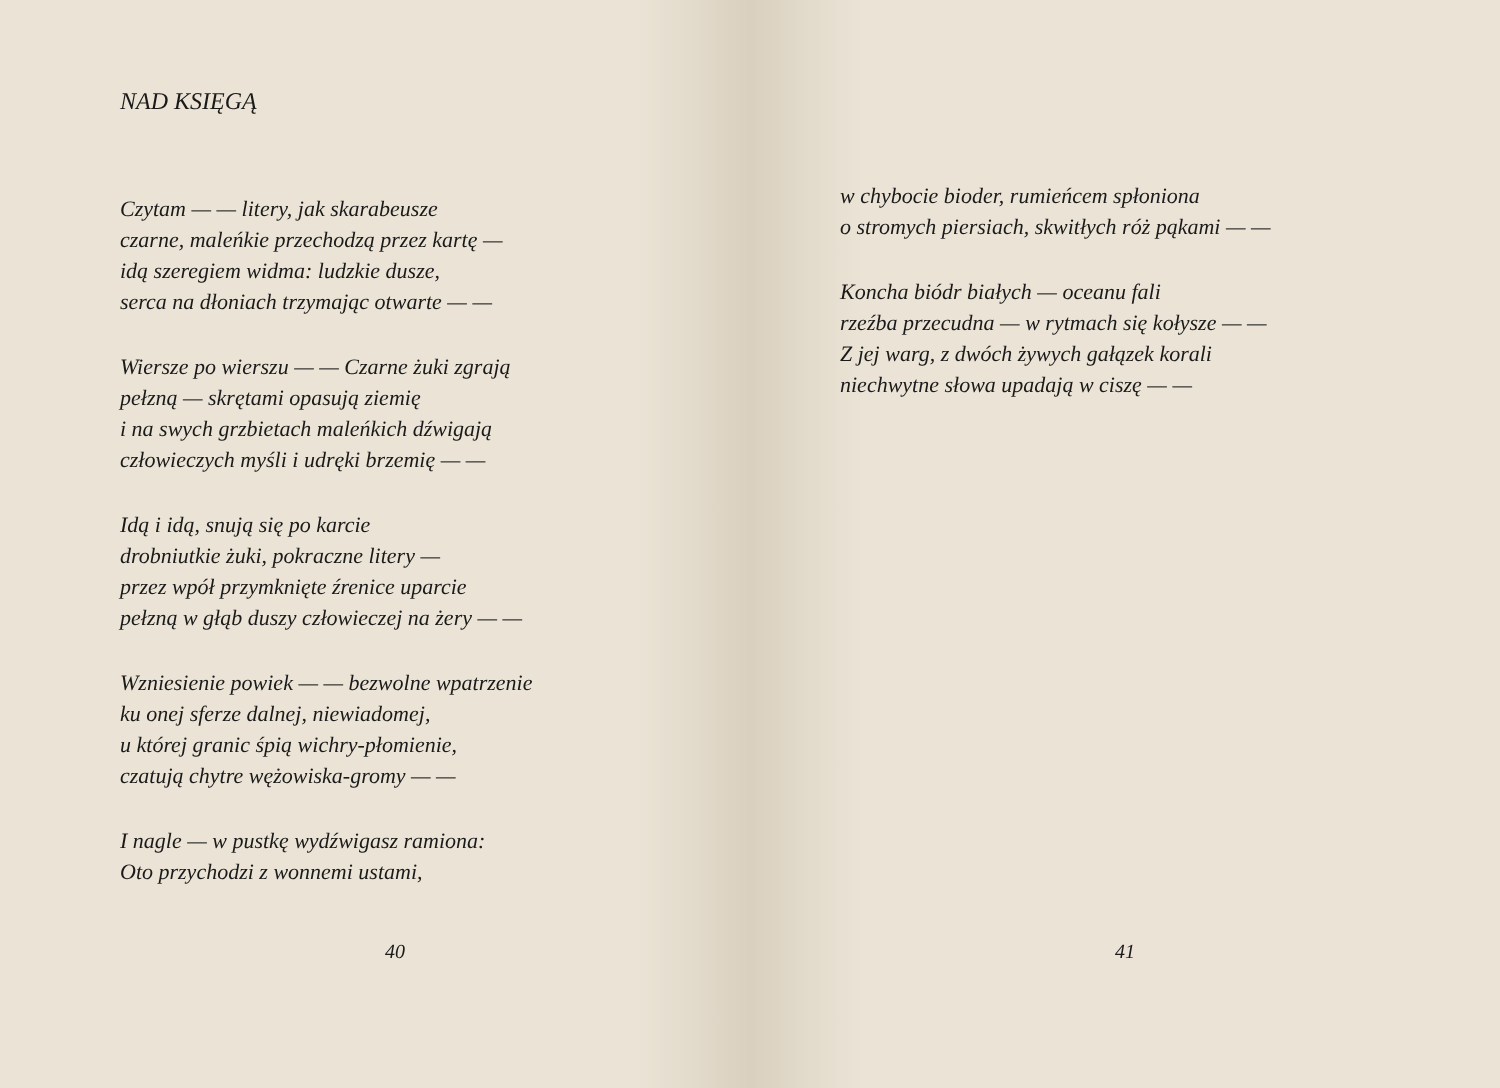NAD KSIĘGĄ
Czytam — — litery, jak skarabeusze
czarne, maleńkie przechodzą przez kartę —
idą szeregiem widma: ludzkie dusze,
serca na dłoniach trzymając otwarte — —
Wiersze po wierszu — — Czarne żuki zgrają
pełzną — skrętami opasują ziemię
i na swych grzbietach maleńkich dźwigają
człowieczych myśli i udręki brzemię — —
Idą i idą, snują się po karcie
drobniutkie żuki, pokraczne litery —
przez wpół przymknięte źrenice uparcie
pełzną w głąb duszy człowieczej na żery — —
Wzniesienie powiek — — bezwolne wpatrzenie
ku onej sferze dalnej, niewiadomej,
u której granic śpią wichry-płomienie,
czatują chytre wężowiska-gromy — —
I nagle — w pustkę wydźwigasz ramiona:
Oto przychodzi z wonnemi ustami,
40
w chybocie bioder, rumieńcem spłoniona
o stromych piersiach, skwitłych róż pąkami — —
Koncha biódr białych — oceanu fali
rzeźba przecudna — w rytmach się kołysze — —
Z jej warg, z dwóch żywych gałązek korali
niechwytne słowa upadają w ciszę — —
41